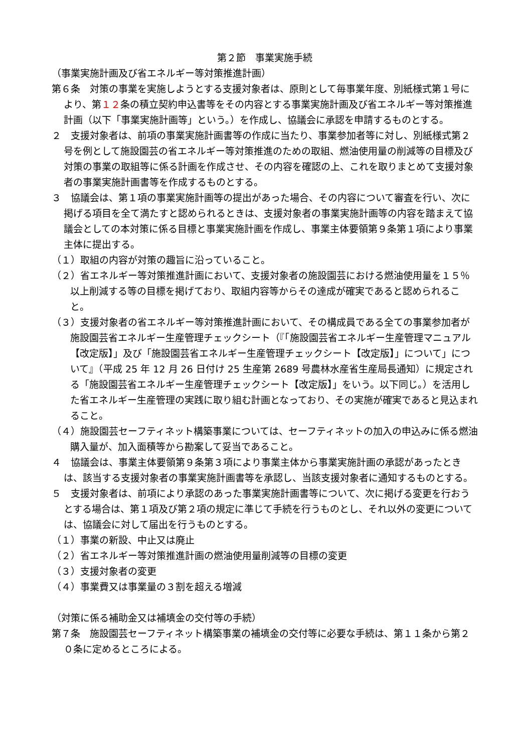第２節　事業実施手続
（事業実施計画及び省エネルギー等対策推進計画）
第６条　対策の事業を実施しようとする支援対象者は、原則として毎事業年度、別紙様式第１号により、第１２条の積立契約申込書等をその内容とする事業実施計画及び省エネルギー等対策推進計画（以下「事業実施計画等」という。）を作成し、協議会に承認を申請するものとする。
２　支援対象者は、前項の事業実施計画書等の作成に当たり、事業参加者等に対し、別紙様式第２号を例として施設園芸の省エネルギー等対策推進のための取組、燃油使用量の削減等の目標及び対策の事業の取組等に係る計画を作成させ、その内容を確認の上、これを取りまとめて支援対象者の事業実施計画書等を作成するものとする。
３　協議会は、第１項の事業実施計画等の提出があった場合、その内容について審査を行い、次に掲げる項目を全て満たすと認められるときは、支援対象者の事業実施計画等の内容を踏まえて協議会としての本対策に係る目標と事業実施計画を作成し、事業主体要領第９条第１項により事業主体に提出する。
（１）取組の内容が対策の趣旨に沿っていること。
（２）省エネルギー等対策推進計画において、支援対象者の施設園芸における燃油使用量を１５％以上削減する等の目標を掲げており、取組内容等からその達成が確実であると認められること。
（３）支援対象者の省エネルギー等対策推進計画において、その構成員である全ての事業参加者が施設園芸省エネルギー生産管理チェックシート（『「施設園芸省エネルギー生産管理マニュアル【改定版】」及び「施設園芸省エネルギー生産管理チェックシート【改定版】」について」について』（平成 25 年 12 月 26 日付け 25 生産第 2689 号農林水産省生産局長通知）に規定される「施設園芸省エネルギー生産管理チェックシート【改定版】」をいう。以下同じ。）を活用した省エネルギー生産管理の実践に取り組む計画となっており、その実施が確実であると見込まれること。
（４）施設園芸セーフティネット構築事業については、セーフティネットの加入の申込みに係る燃油購入量が、加入面積等から勘案して妥当であること。
４　協議会は、事業主体要領第９条第３項により事業主体から事業実施計画の承認があったときは、該当する支援対象者の事業実施計画書等を承認し、当該支援対象者に通知するものとする。
５　支援対象者は、前項により承認のあった事業実施計画書等について、次に掲げる変更を行おうとする場合は、第１項及び第２項の規定に準じて手続を行うものとし、それ以外の変更については、協議会に対して届出を行うものとする。
（１）事業の新設、中止又は廃止
（２）省エネルギー等対策推進計画の燃油使用量削減等の目標の変更
（３）支援対象者の変更
（４）事業費又は事業量の３割を超える増減
（対策に係る補助金又は補填金の交付等の手続）
第７条　施設園芸セーフティネット構築事業の補填金の交付等に必要な手続は、第１１条から第２０条に定めるところによる。